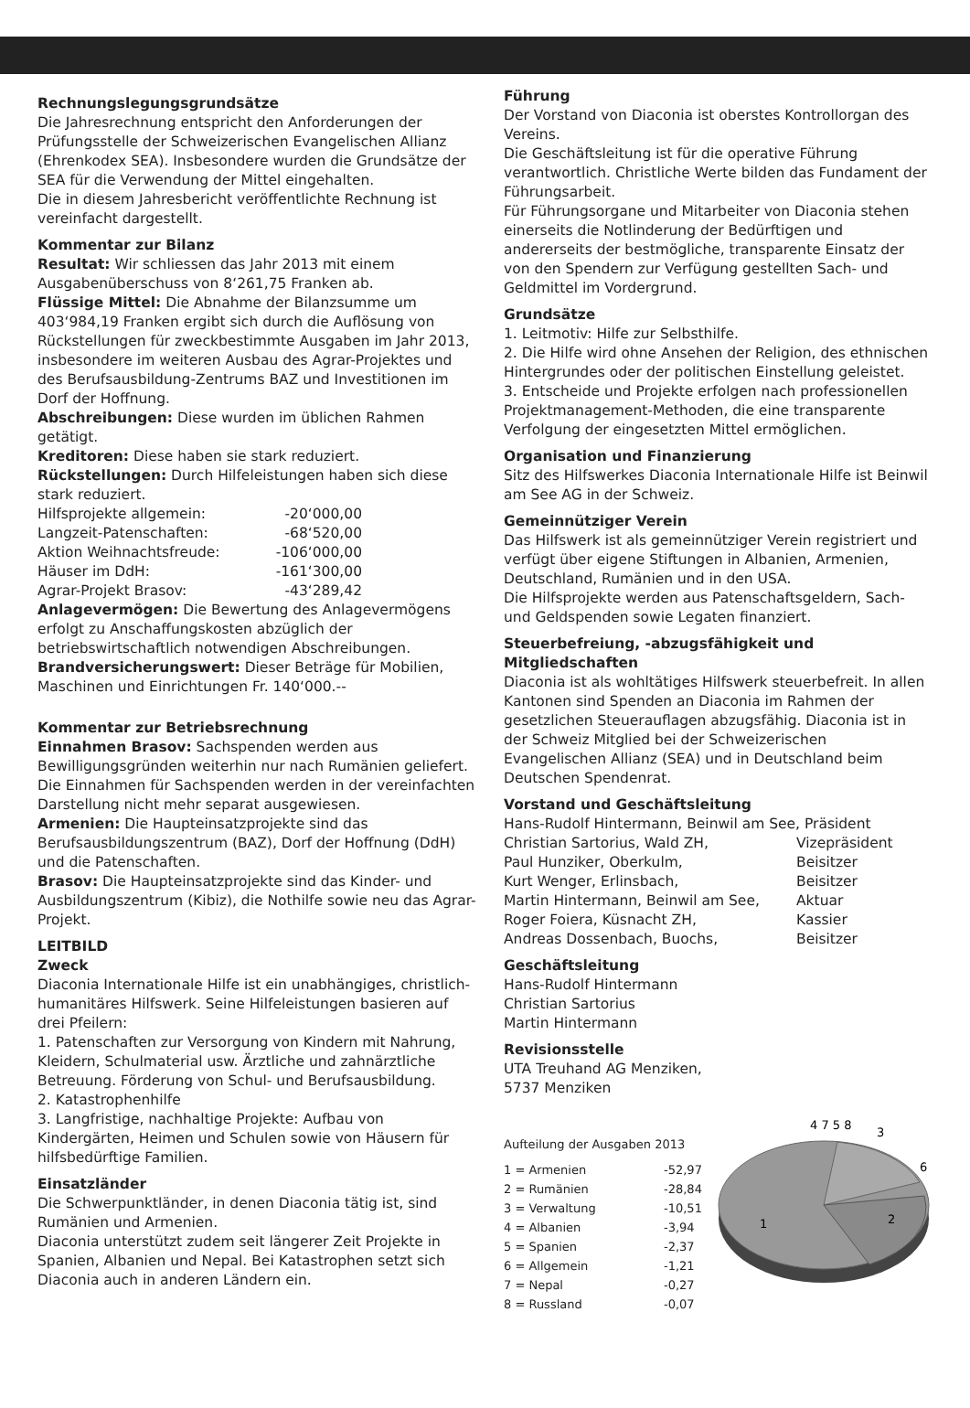Rechnungslegungsgrundsätze
Die Jahresrechnung entspricht den Anforderungen der Prüfungsstelle der Schweizerischen Evangelischen Allianz (Ehrenkodex SEA). Insbesondere wurden die Grundsätze der SEA für die Verwendung der Mittel eingehalten.
Die in diesem Jahresbericht veröffentlichte Rechnung ist vereinfacht dargestellt.
Kommentar zur Bilanz
Resultat: Wir schliessen das Jahr 2013 mit einem Ausgabenüberschuss von 8‘261,75 Franken ab.
Flüssige Mittel: Die Abnahme der Bilanzsumme um 403‘984,19 Franken ergibt sich durch die Auflösung von Rückstellungen für zweckbestimmte Ausgaben im Jahr 2013, insbesondere im weiteren Ausbau des Agrar-Projektes und des Berufsausbildung-Zentrums BAZ und Investitionen im Dorf der Hoffnung.
Abschreibungen: Diese wurden im üblichen Rahmen getätigt.
Kreditoren: Diese haben sie stark reduziert.
Rückstellungen: Durch Hilfeleistungen haben sich diese stark reduziert.
| Hilfsprojekte allgemein: | -20‘000,00 |
| Langzeit-Patenschaften: | -68‘520,00 |
| Aktion Weihnachtsfreude: | -106‘000,00 |
| Häuser im DdH: | -161‘300,00 |
| Agrar-Projekt Brasov: | -43‘289,42 |
Anlagevermögen: Die Bewertung des Anlagevermögens erfolgt zu Anschaffungskosten abzüglich der betriebswirtschaftlich notwendigen Abschreibungen.
Brandversicherungswert: Dieser Beträge für Mobilien, Maschinen und Einrichtungen Fr. 140‘000.--
Kommentar zur Betriebsrechnung
Einnahmen Brasov: Sachspenden werden aus Bewilligungsgründen weiterhin nur nach Rumänien geliefert. Die Einnahmen für Sachspenden werden in der vereinfachten Darstellung nicht mehr separat ausgewiesen.
Armenien: Die Haupteinsatzprojekte sind das Berufsausbildungszentrum (BAZ), Dorf der Hoffnung (DdH) und die Patenschaften.
Brasov: Die Haupteinsatzprojekte sind das Kinder- und Ausbildungszentrum (Kibiz), die Nothilfe sowie neu das Agrar-Projekt.
LEITBILD
Zweck
Diaconia Internationale Hilfe ist ein unabhängiges, christlich-humanitäres Hilfswerk. Seine Hilfeleistungen basieren auf drei Pfeilern:
1. Patenschaften zur Versorgung von Kindern mit Nahrung, Kleidern, Schulmaterial usw. Ärztliche und zahnärztliche Betreuung. Förderung von Schul- und Berufsausbildung.
2. Katastrophenhilfe
3. Langfristige, nachhaltige Projekte: Aufbau von Kindergärten, Heimen und Schulen sowie von Häusern für hilfsbedürftige Familien.
Einsatzländer
Die Schwerpunktländer, in denen Diaconia tätig ist, sind Rumänien und Armenien.
Diaconia unterstützt zudem seit längerer Zeit Projekte in Spanien, Albanien und Nepal. Bei Katastrophen setzt sich Diaconia auch in anderen Ländern ein.
Führung
Der Vorstand von Diaconia ist oberstes Kontrollorgan des Vereins.
Die Geschäftsleitung ist für die operative Führung verantwortlich. Christliche Werte bilden das Fundament der Führungsarbeit.
Für Führungsorgane und Mitarbeiter von Diaconia stehen einerseits die Notlinderung der Bedürftigen und andererseits der bestmögliche, transparente Einsatz der von den Spendern zur Verfügung gestellten Sach- und Geldmittel im Vordergrund.
Grundsätze
1. Leitmotiv: Hilfe zur Selbsthilfe.
2. Die Hilfe wird ohne Ansehen der Religion, des ethnischen Hintergrundes oder der politischen Einstellung geleistet.
3. Entscheide und Projekte erfolgen nach professionellen Projektmanagement-Methoden, die eine transparente Verfolgung der eingesetzten Mittel ermöglichen.
Organisation und Finanzierung
Sitz des Hilfswerkes Diaconia Internationale Hilfe ist Beinwil am See AG in der Schweiz.
Gemeinnütziger Verein
Das Hilfswerk ist als gemeinnütziger Verein registriert und verfügt über eigene Stiftungen in Albanien, Armenien, Deutschland, Rumänien und in den USA.
Die Hilfsprojekte werden aus Patenschaftsgeldern, Sach- und Geldspenden sowie Legaten finanziert.
Steuerbefreiung, -abzugsfähigkeit und Mitgliedschaften
Diaconia ist als wohltätiges Hilfswerk steuerbefreit. In allen Kantonen sind Spenden an Diaconia im Rahmen der gesetzlichen Steuerauflagen abzugsfähig. Diaconia ist in der Schweiz Mitglied bei der Schweizerischen Evangelischen Allianz (SEA) und in Deutschland beim Deutschen Spendenrat.
Vorstand und Geschäftsleitung
| Hans-Rudolf Hintermann, Beinwil am See, Präsident | |
| Christian Sartorius, Wald ZH, | Vizepräsident |
| Paul Hunziker, Oberkulm, | Beisitzer |
| Kurt Wenger, Erlinsbach, | Beisitzer |
| Martin Hintermann, Beinwil am See, | Aktuar |
| Roger Foiera, Küsnacht ZH, | Kassier |
| Andreas Dossenbach, Buochs, | Beisitzer |
Geschäftsleitung
Hans-Rudolf Hintermann
Christian Sartorius
Martin Hintermann
Revisionsstelle
UTA Treuhand AG Menziken,
5737 Menziken
Aufteilung der Ausgaben 2013
| 1 = Armenien | -52,97 |
| 2 = Rumänien | -28,84 |
| 3 = Verwaltung | -10,51 |
| 4 = Albanien | -3,94 |
| 5 = Spanien | -2,37 |
| 6 = Allgemein | -1,21 |
| 7 = Nepal | -0,27 |
| 8 = Russland | -0,07 |
4 7 5 8
3
6
1
2